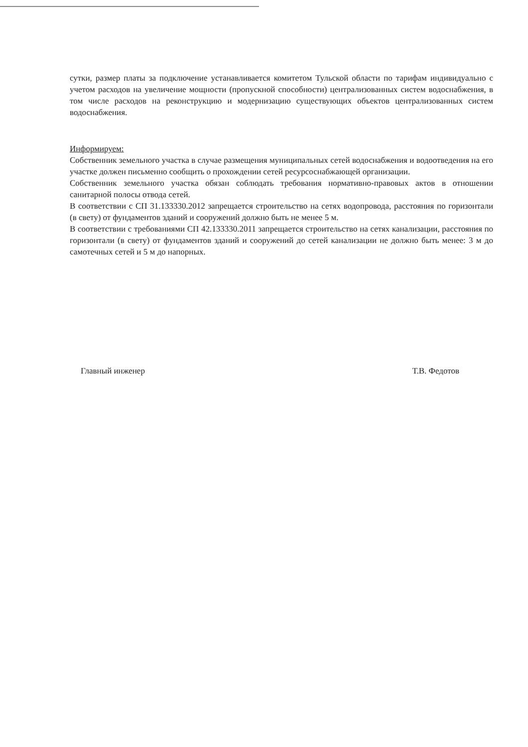сутки, размер платы за подключение устанавливается комитетом Тульской области по тарифам индивидуально с учетом расходов на увеличение мощности (пропускной способности) централизованных систем водоснабжения, в том числе расходов на реконструкцию и модернизацию существующих объектов централизованных систем водоснабжения.
Информируем:
Собственник земельного участка в случае размещения муниципальных сетей водоснабжения и водоотведения на его участке должен письменно сообщить о прохождении сетей ресурсоснабжающей организации.
Собственник земельного участка обязан соблюдать требования нормативно-правовых актов в отношении санитарной полосы отвода сетей.
В соответствии с СП 31.133330.2012 запрещается строительство на сетях водопровода, расстояния по горизонтали (в свету) от фундаментов зданий и сооружений должно быть не менее 5 м.
В соответствии с требованиями СП 42.133330.2011 запрещается строительство на сетях канализации, расстояния по горизонтали (в свету) от фундаментов зданий и сооружений до сетей канализации не должно быть менее: 3 м до самотечных сетей и 5 м до напорных.
Главный инженер Т.В. Федотов